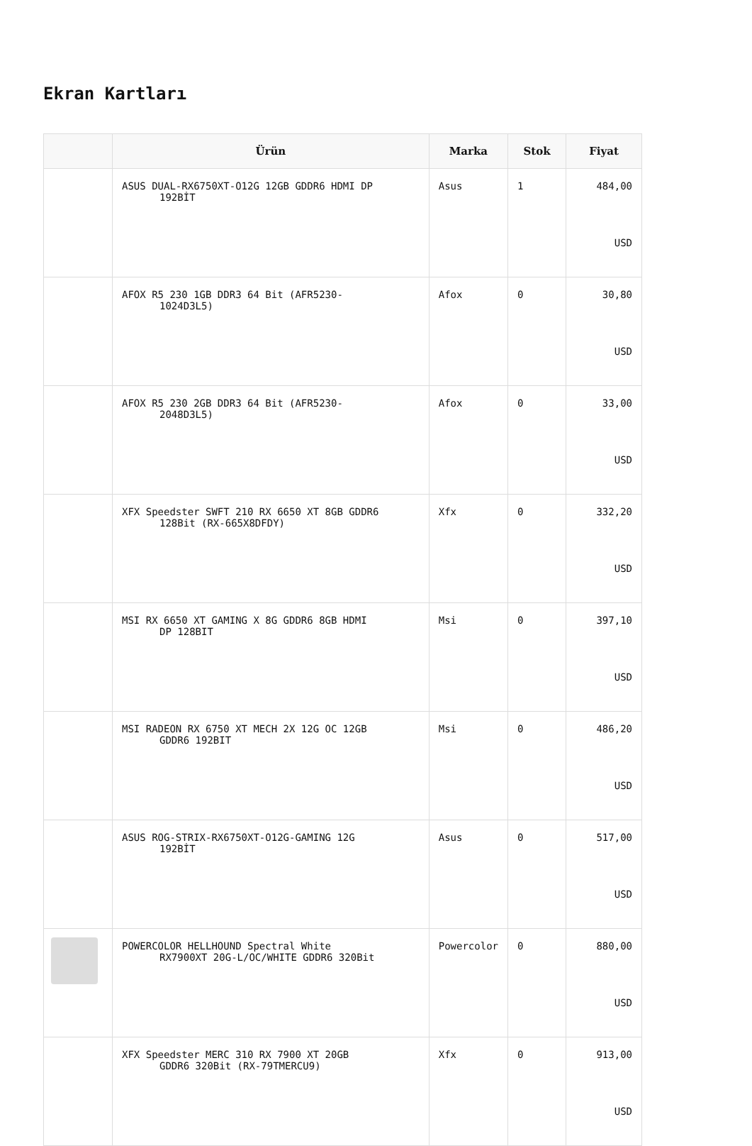Ekran Kartları
| | Ürün | Marka | Stok | Fiyat |
| --- | --- | --- | --- | --- |
| | ASUS DUAL-RX6750XT-O12G 12GB GDDR6 HDMI DP 192BİT | Asus | 1 | 484,00 USD |
| | AFOX R5 230 1GB DDR3 64 Bit (AFR5230- 1024D3L5) | Afox | 0 | 30,80 USD |
| | AFOX R5 230 2GB DDR3 64 Bit (AFR5230- 2048D3L5) | Afox | 0 | 33,00 USD |
| | XFX Speedster SWFT 210 RX 6650 XT 8GB GDDR6 128Bit (RX-665X8DFDY) | Xfx | 0 | 332,20 USD |
| | MSI RX 6650 XT GAMING X 8G GDDR6 8GB HDMI DP 128BIT | Msi | 0 | 397,10 USD |
| | MSI RADEON RX 6750 XT MECH 2X 12G OC 12GB GDDR6 192BIT | Msi | 0 | 486,20 USD |
| | ASUS ROG-STRIX-RX6750XT-O12G-GAMING 12G 192BİT | Asus | 0 | 517,00 USD |
| | POWERCOLOR HELLHOUND Spectral White RX7900XT 20G-L/OC/WHITE GDDR6 320Bit | Powercolor | 0 | 880,00 USD |
| | XFX Speedster MERC 310 RX 7900 XT 20GB GDDR6 320Bit (RX-79TMERCU9) | Xfx | 0 | 913,00 USD |